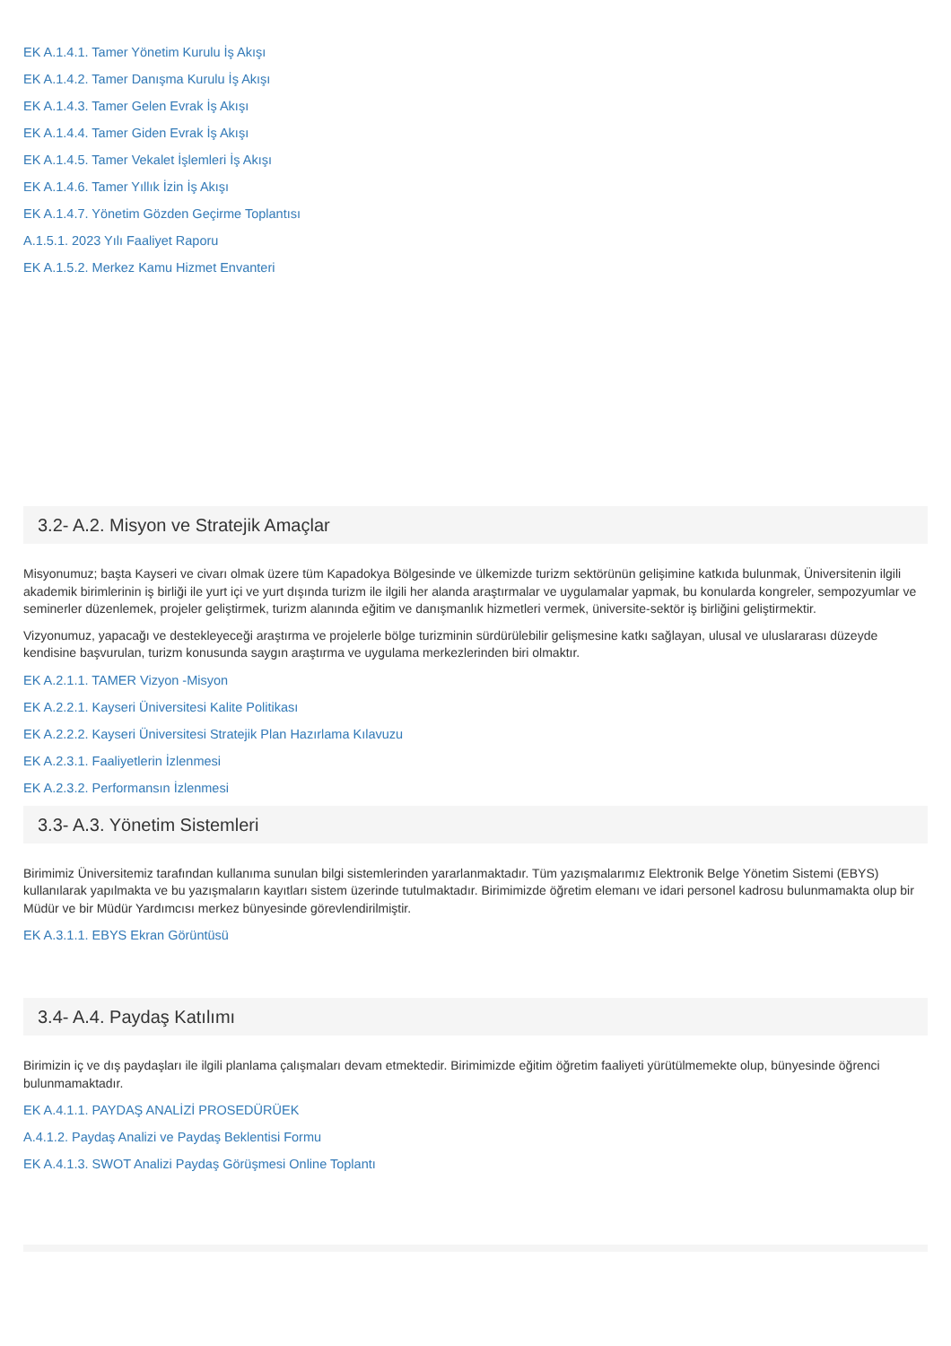EK A.1.4.1. Tamer Yönetim Kurulu İş Akışı
EK A.1.4.2. Tamer Danışma Kurulu İş Akışı
EK A.1.4.3. Tamer Gelen Evrak İş Akışı
EK A.1.4.4. Tamer Giden Evrak İş Akışı
EK A.1.4.5. Tamer Vekalet İşlemleri İş Akışı
EK A.1.4.6. Tamer Yıllık İzin İş Akışı
EK A.1.4.7. Yönetim Gözden Geçirme Toplantısı
A.1.5.1. 2023 Yılı Faaliyet Raporu
EK A.1.5.2. Merkez Kamu Hizmet Envanteri
3.2- A.2. Misyon ve Stratejik Amaçlar
Misyonumuz; başta Kayseri ve civarı olmak üzere tüm Kapadokya Bölgesinde ve ülkemizde turizm sektörünün gelişimine katkıda bulunmak, Üniversitenin ilgili akademik birimlerinin iş birliği ile yurt içi ve yurt dışında turizm ile ilgili her alanda araştırmalar ve uygulamalar yapmak, bu konularda kongreler, sempozyumlar ve seminerler düzenlemek, projeler geliştirmek, turizm alanında eğitim ve danışmanlık hizmetleri vermek, üniversite-sektör iş birliğini geliştirmektir.
Vizyonumuz, yapacağı ve destekleyeceği araştırma ve projelerle bölge turizminin sürdürülebilir gelişmesine katkı sağlayan, ulusal ve uluslararası düzeyde kendisine başvurulan, turizm konusunda saygın araştırma ve uygulama merkezlerinden biri olmaktır.
EK A.2.1.1. TAMER Vizyon -Misyon
EK A.2.2.1. Kayseri Üniversitesi Kalite Politikası
EK A.2.2.2. Kayseri Üniversitesi Stratejik Plan Hazırlama Kılavuzu
EK A.2.3.1. Faaliyetlerin İzlenmesi
EK A.2.3.2. Performansın İzlenmesi
3.3- A.3. Yönetim Sistemleri
Birimimiz Üniversitemiz tarafından kullanıma sunulan bilgi sistemlerinden yararlanmaktadır. Tüm yazışmalarımız Elektronik Belge Yönetim Sistemi (EBYS) kullanılarak yapılmakta ve bu yazışmaların kayıtları sistem üzerinde tutulmaktadır. Birimimizde öğretim elemanı ve idari personel kadrosu bulunmamakta olup bir Müdür ve bir Müdür Yardımcısı merkez bünyesinde görevlendirilmiştir.
EK A.3.1.1. EBYS Ekran Görüntüsü
3.4- A.4. Paydaş Katılımı
Birimizin iç ve dış paydaşları ile ilgili planlama çalışmaları devam etmektedir. Birimimizde eğitim öğretim faaliyeti yürütülmemekte olup, bünyesinde öğrenci bulunmamaktadır.
EK A.4.1.1. PAYDAŞ ANALİZİ PROSEDÜRÜEK
A.4.1.2. Paydaş Analizi ve Paydaş Beklentisi Formu
EK A.4.1.3. SWOT Analizi Paydaş Görüşmesi Online Toplantı